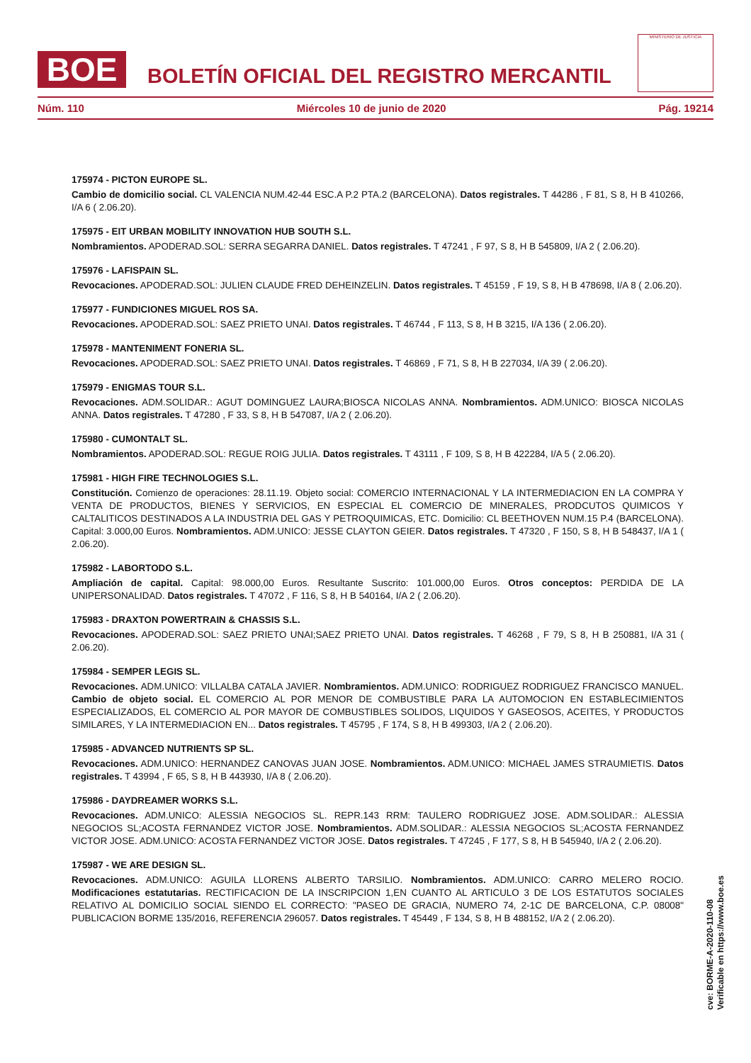BOE
BOLETÍN OFICIAL DEL REGISTRO MERCANTIL
MINISTERIO DE JUSTICIA
Núm. 110 Miércoles 10 de junio de 2020 Pág. 19214
175974 - PICTON EUROPE SL.
Cambio de domicilio social. CL VALENCIA NUM.42-44 ESC.A P.2 PTA.2 (BARCELONA). Datos registrales. T 44286 , F 81, S 8, H B 410266, I/A 6 ( 2.06.20).
175975 - EIT URBAN MOBILITY INNOVATION HUB SOUTH S.L.
Nombramientos. APODERAD.SOL: SERRA SEGARRA DANIEL. Datos registrales. T 47241 , F 97, S 8, H B 545809, I/A 2 ( 2.06.20).
175976 - LAFISPAIN SL.
Revocaciones. APODERAD.SOL: JULIEN CLAUDE FRED DEHEINZELIN. Datos registrales. T 45159 , F 19, S 8, H B 478698, I/A 8 ( 2.06.20).
175977 - FUNDICIONES MIGUEL ROS SA.
Revocaciones. APODERAD.SOL: SAEZ PRIETO UNAI. Datos registrales. T 46744 , F 113, S 8, H B 3215, I/A 136 ( 2.06.20).
175978 - MANTENIMENT FONERIA SL.
Revocaciones. APODERAD.SOL: SAEZ PRIETO UNAI. Datos registrales. T 46869 , F 71, S 8, H B 227034, I/A 39 ( 2.06.20).
175979 - ENIGMAS TOUR S.L.
Revocaciones. ADM.SOLIDAR.: AGUT DOMINGUEZ LAURA;BIOSCA NICOLAS ANNA. Nombramientos. ADM.UNICO: BIOSCA NICOLAS ANNA. Datos registrales. T 47280 , F 33, S 8, H B 547087, I/A 2 ( 2.06.20).
175980 - CUMONTALT SL.
Nombramientos. APODERAD.SOL: REGUE ROIG JULIA. Datos registrales. T 43111 , F 109, S 8, H B 422284, I/A 5 ( 2.06.20).
175981 - HIGH FIRE TECHNOLOGIES S.L.
Constitución. Comienzo de operaciones: 28.11.19. Objeto social: COMERCIO INTERNACIONAL Y LA INTERMEDIACION EN LA COMPRA Y VENTA DE PRODUCTOS, BIENES Y SERVICIOS, EN ESPECIAL EL COMERCIO DE MINERALES, PRODCUTOS QUIMICOS Y CALTALITICOS DESTINADOS A LA INDUSTRIA DEL GAS Y PETROQUIMICAS, ETC. Domicilio: CL BEETHOVEN NUM.15 P.4 (BARCELONA). Capital: 3.000,00 Euros. Nombramientos. ADM.UNICO: JESSE CLAYTON GEIER. Datos registrales. T 47320 , F 150, S 8, H B 548437, I/A 1 ( 2.06.20).
175982 - LABORTODO S.L.
Ampliación de capital. Capital: 98.000,00 Euros. Resultante Suscrito: 101.000,00 Euros. Otros conceptos: PERDIDA DE LA UNIPERSONALIDAD. Datos registrales. T 47072 , F 116, S 8, H B 540164, I/A 2 ( 2.06.20).
175983 - DRAXTON POWERTRAIN & CHASSIS S.L.
Revocaciones. APODERAD.SOL: SAEZ PRIETO UNAI;SAEZ PRIETO UNAI. Datos registrales. T 46268 , F 79, S 8, H B 250881, I/A 31 ( 2.06.20).
175984 - SEMPER LEGIS SL.
Revocaciones. ADM.UNICO: VILLALBA CATALA JAVIER. Nombramientos. ADM.UNICO: RODRIGUEZ RODRIGUEZ FRANCISCO MANUEL. Cambio de objeto social. EL COMERCIO AL POR MENOR DE COMBUSTIBLE PARA LA AUTOMOCION EN ESTABLECIMIENTOS ESPECIALIZADOS, EL COMERCIO AL POR MAYOR DE COMBUSTIBLES SOLIDOS, LIQUIDOS Y GASEOSOS, ACEITES, Y PRODUCTOS SIMILARES, Y LA INTERMEDIACION EN... Datos registrales. T 45795 , F 174, S 8, H B 499303, I/A 2 ( 2.06.20).
175985 - ADVANCED NUTRIENTS SP SL.
Revocaciones. ADM.UNICO: HERNANDEZ CANOVAS JUAN JOSE. Nombramientos. ADM.UNICO: MICHAEL JAMES STRAUMIETIS. Datos registrales. T 43994 , F 65, S 8, H B 443930, I/A 8 ( 2.06.20).
175986 - DAYDREAMER WORKS S.L.
Revocaciones. ADM.UNICO: ALESSIA NEGOCIOS SL. REPR.143 RRM: TAULERO RODRIGUEZ JOSE. ADM.SOLIDAR.: ALESSIA NEGOCIOS SL;ACOSTA FERNANDEZ VICTOR JOSE. Nombramientos. ADM.SOLIDAR.: ALESSIA NEGOCIOS SL;ACOSTA FERNANDEZ VICTOR JOSE. ADM.UNICO: ACOSTA FERNANDEZ VICTOR JOSE. Datos registrales. T 47245 , F 177, S 8, H B 545940, I/A 2 ( 2.06.20).
175987 - WE ARE DESIGN SL.
Revocaciones. ADM.UNICO: AGUILA LLORENS ALBERTO TARSILIO. Nombramientos. ADM.UNICO: CARRO MELERO ROCIO. Modificaciones estatutarias. RECTIFICACION DE LA INSCRIPCION 1,EN CUANTO AL ARTICULO 3 DE LOS ESTATUTOS SOCIALES RELATIVO AL DOMICILIO SOCIAL SIENDO EL CORRECTO: "PASEO DE GRACIA, NUMERO 74, 2-1C DE BARCELONA, C.P. 08008" PUBLICACION BORME 135/2016, REFERENCIA 296057. Datos registrales. T 45449 , F 134, S 8, H B 488152, I/A 2 ( 2.06.20).
cve: BORME-A-2020-110-08
Verificable en https://www.boe.es